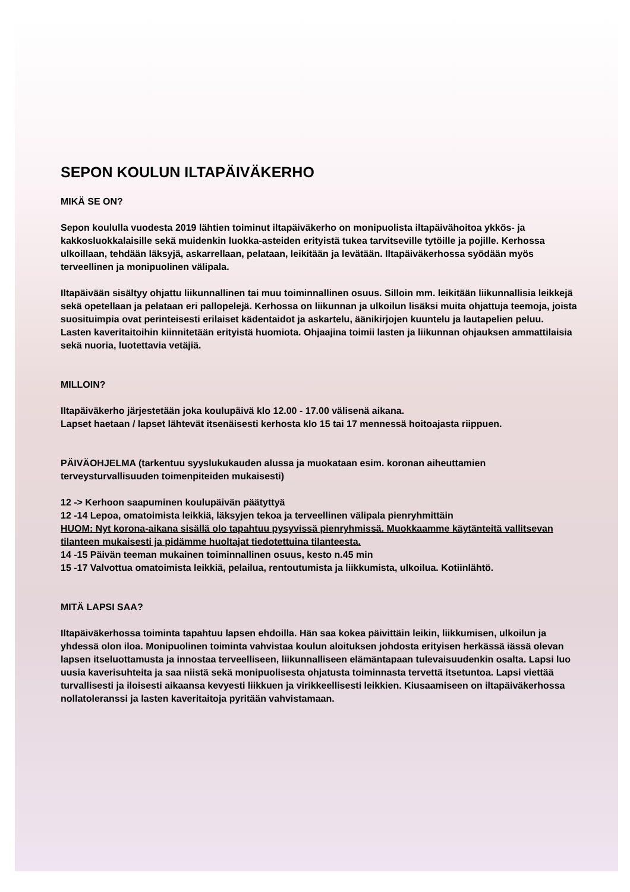SEPON KOULUN ILTAPÄIVÄKERHO
MIKÄ SE ON?
Sepon koululla vuodesta 2019 lähtien toiminut iltapäiväkerho on monipuolista iltapäivähoitoa ykkös- ja kakkosluokkalaisille sekä muidenkin luokka-asteiden erityistä tukea tarvitseville tytöille ja pojille. Kerhossa ulkoillaan, tehdään läksyjä, askarrellaan, pelataan, leikitään ja levätään. Iltapäiväkerhossa syödään myös terveellinen ja monipuolinen välipala.
Iltapäivään sisältyy ohjattu liikunnallinen tai muu toiminnallinen osuus. Silloin mm. leikitään liikunnallisia leikkejä sekä opetellaan ja pelataan eri pallopelejä. Kerhossa on liikunnan ja ulkoilun lisäksi muita ohjattuja teemoja, joista suosituimpia ovat perinteisesti erilaiset kädentaidot ja askartelu, äänikirjojen kuuntelu ja lautapelien peluu.
Lasten kaveritaitoihin kiinnitetään erityistä huomiota. Ohjaajina toimii lasten ja liikunnan ohjauksen ammattilaisia sekä nuoria, luotettavia vetäjiä.
MILLOIN?
Iltapäiväkerho järjestetään joka koulupäivä klo 12.00 - 17.00 välisenä aikana.
Lapset haetaan / lapset lähtevät itsenäisesti kerhosta klo 15 tai 17 mennessä hoitoajasta riippuen.
PÄIVÄOHJELMA (tarkentuu syyslukukauden alussa ja muokataan esim. koronan aiheuttamien terveysturvallisuuden toimenpiteiden mukaisesti)
12 -> Kerhoon saapuminen koulupäivän päätyttyä
12 -14 Lepoa, omatoimista leikkiä, läksyjen tekoa ja terveellinen välipala pienryhmittäin
HUOM: Nyt korona-aikana sisällä olo tapahtuu pysyvissä pienryhmissä. Muokkaamme käytänteitä vallitsevan tilanteen mukaisesti ja pidämme huoltajat tiedotettuina tilanteesta.
14 -15 Päivän teeman mukainen toiminnallinen osuus, kesto n.45 min
15 -17 Valvottua omatoimista leikkiä, pelailua, rentoutumista ja liikkumista, ulkoilua. Kotiinlähtö.
MITÄ LAPSI SAA?
Iltapäiväkerhossa toiminta tapahtuu lapsen ehdoilla. Hän saa kokea päivittäin leikin, liikkumisen, ulkoilun ja yhdessä olon iloa. Monipuolinen toiminta vahvistaa koulun aloituksen johdosta erityisen herkässä iässä olevan lapsen itseluottamusta ja innostaa terveelliseen, liikunnalliseen elämäntapaan tulevaisuudenkin osalta. Lapsi luo uusia kaverisuhteita ja saa niistä sekä monipuolisesta ohjatusta toiminnasta tervettä itsetuntoa. Lapsi viettää turvallisesti ja iloisesti aikaansa kevyesti liikkuen ja virikkeellisesti leikkien. Kiusaamiseen on iltapäiväkerhossa nollatoleranssi ja lasten kaveritaitoja pyritään vahvistamaan.